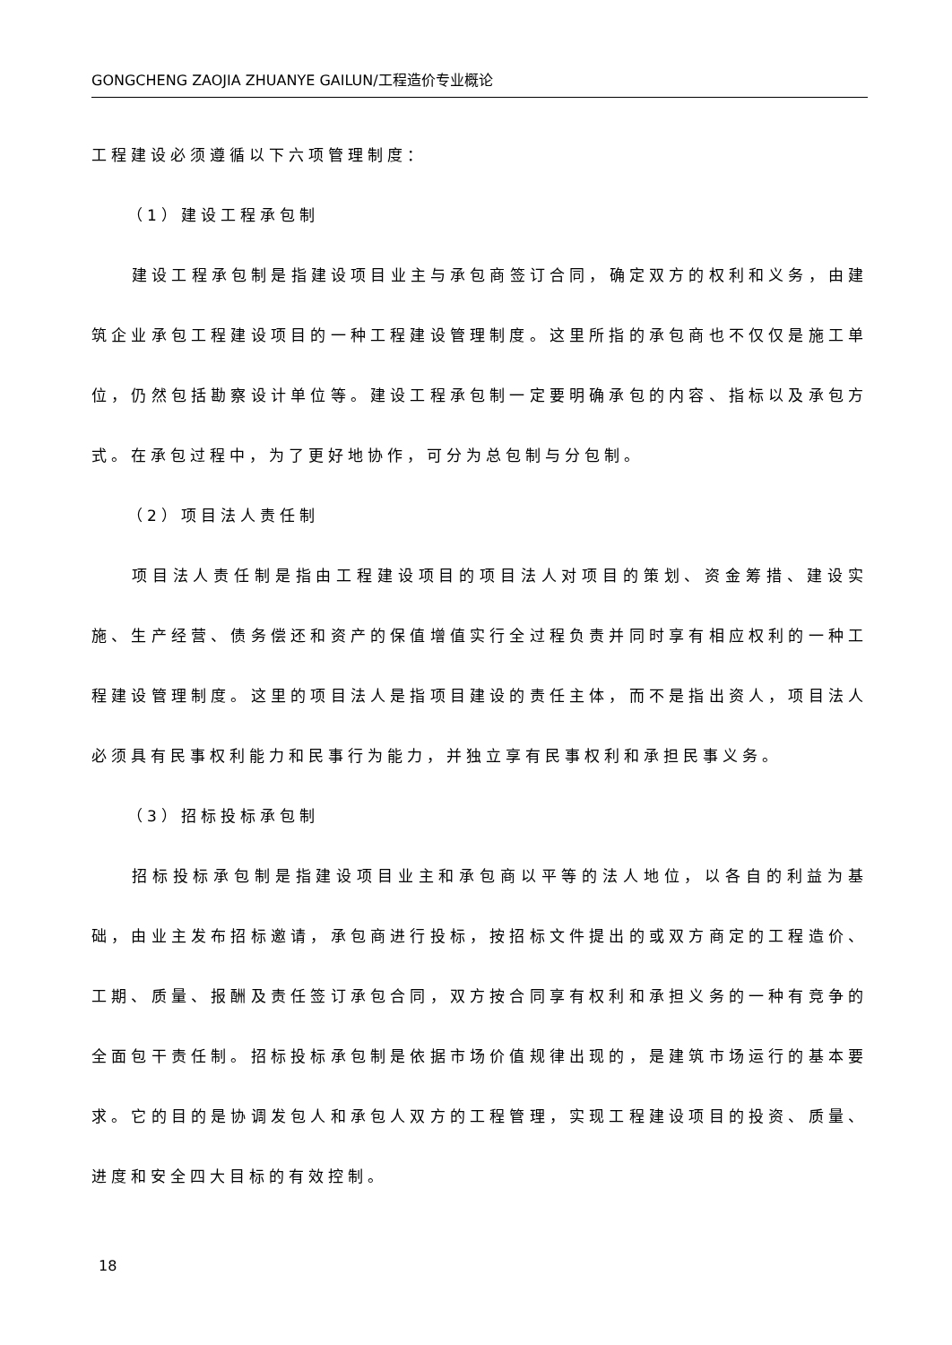GONGCHENG ZAOJIA ZHUANYE GAILUN/工程造价专业概论
工程建设必须遵循以下六项管理制度：
（1）建设工程承包制
建设工程承包制是指建设项目业主与承包商签订合同，确定双方的权利和义务，由建筑企业承包工程建设项目的一种工程建设管理制度。这里所指的承包商也不仅仅是施工单位，仍然包括勘察设计单位等。建设工程承包制一定要明确承包的内容、指标以及承包方式。在承包过程中，为了更好地协作，可分为总包制与分包制。
（2）项目法人责任制
项目法人责任制是指由工程建设项目的项目法人对项目的策划、资金筹措、建设实施、生产经营、债务偿还和资产的保值增值实行全过程负责并同时享有相应权利的一种工程建设管理制度。这里的项目法人是指项目建设的责任主体，而不是指出资人，项目法人必须具有民事权利能力和民事行为能力，并独立享有民事权利和承担民事义务。
（3）招标投标承包制
招标投标承包制是指建设项目业主和承包商以平等的法人地位，以各自的利益为基础，由业主发布招标邀请，承包商进行投标，按招标文件提出的或双方商定的工程造价、工期、质量、报酬及责任签订承包合同，双方按合同享有权利和承担义务的一种有竞争的全面包干责任制。招标投标承包制是依据市场价值规律出现的，是建筑市场运行的基本要求。它的目的是协调发包人和承包人双方的工程管理，实现工程建设项目的投资、质量、进度和安全四大目标的有效控制。
18